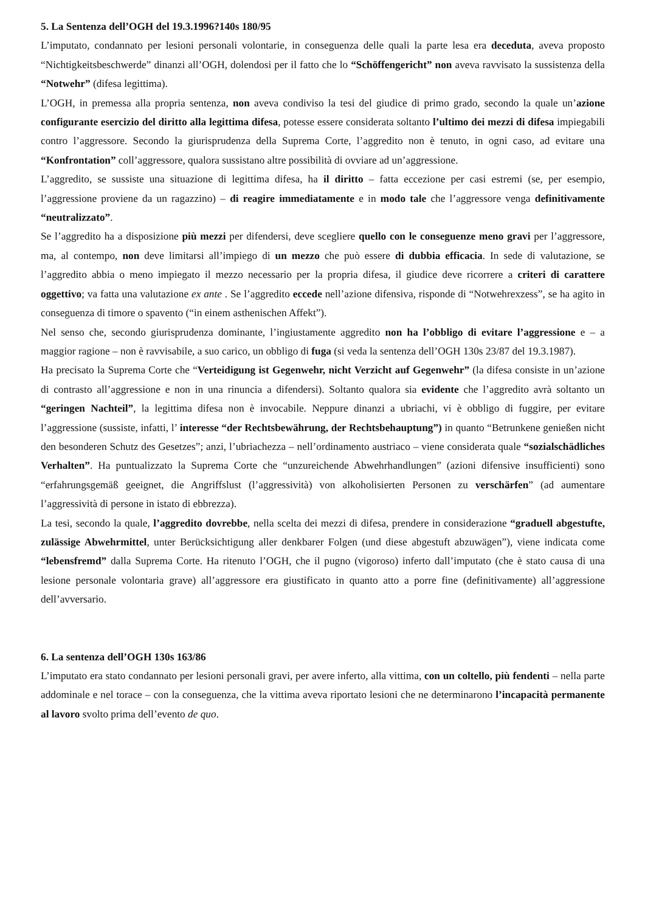5. La Sentenza dell’OGH del 19.3.1996?140s 180/95
L’imputato, condannato per lesioni personali volontarie, in conseguenza delle quali la parte lesa era deceduta, aveva proposto “Nichtigkeitsbeschwerde” dinanzi all’OGH, dolendosi per il fatto che lo “Schöffengericht” non aveva ravvisato la sussistenza della “Notwehr” (difesa legittima).
L’OGH, in premessa alla propria sentenza, non aveva condiviso la tesi del giudice di primo grado, secondo la quale un’azione configurante esercizio del diritto alla legittima difesa, potesse essere considerata soltanto l’ultimo dei mezzi di difesa impiegabili contro l’aggressore. Secondo la giurisprudenza della Suprema Corte, l’aggredito non è tenuto, in ogni caso, ad evitare una “Konfrontation” coll’aggressore, qualora sussistano altre possibilità di ovviare ad un’aggressione.
L’aggredito, se sussiste una situazione di legittima difesa, ha il diritto – fatta eccezione per casi estremi (se, per esempio, l’aggressione proviene da un ragazzino) – di reagire immediatamente e in modo tale che l’aggressore venga definitivamente “neutralizzato”.
Se l’aggredito ha a disposizione più mezzi per difendersi, deve scegliere quello con le conseguenze meno gravi per l’aggressore, ma, al contempo, non deve limitarsi all’impiego di un mezzo che può essere di dubbia efficacia. In sede di valutazione, se l’aggredito abbia o meno impiegato il mezzo necessario per la propria difesa, il giudice deve ricorrere a criteri di carattere oggettivo; va fatta una valutazione ex ante . Se l’aggredito eccede nell’azione difensiva, risponde di “Notwehrexzess”, se ha agito in conseguenza di timore o spavento (“in einem asthenischen Affekt”).
Nel senso che, secondo giurisprudenza dominante, l’ingiustamente aggredito non ha l’obbligo di evitare l’aggressione e – a maggior ragione – non è ravvisabile, a suo carico, un obbligo di fuga (si veda la sentenza dell’OGH 130s 23/87 del 19.3.1987).
Ha precisato la Suprema Corte che “Verteidigung ist Gegenwehr, nicht Verzicht auf Gegenwehr” (la difesa consiste in un’azione di contrasto all’aggressione e non in una rinuncia a difendersi). Soltanto qualora sia evidente che l’aggredito avrà soltanto un “geringen Nachteil”, la legittima difesa non è invocabile. Neppure dinanzi a ubriachi, vi è obbligo di fuggire, per evitare l’aggressione (sussiste, infatti, l’ interesse “der Rechtsbewährung, der Rechtsbehauptung”) in quanto “Betrunkene genießen nicht den besonderen Schutz des Gesetzes”; anzi, l’ubriachezza – nell’ordinamento austriaco – viene considerata quale “sozialschädliches Verhalten”. Ha puntualizzato la Suprema Corte che “unzureichende Abwehrhandlungen” (azioni difensive insufficienti) sono “erfahrungsgemäß geeignet, die Angriffslust (l’aggressività) von alkoholisierten Personen zu verschärfen” (ad aumentare l’aggressività di persone in istato di ebbrezza).
La tesi, secondo la quale, l’aggredito dovrebbe, nella scelta dei mezzi di difesa, prendere in considerazione “graduell abgestufte, zulässige Abwehrmittel, unter Berücksichtigung aller denkbarer Folgen (und diese abgestuft abzuwägen”), viene indicata come “lebensfremd” dalla Suprema Corte. Ha ritenuto l’OGH, che il pugno (vigoroso) inferto dall’imputato (che è stato causa di una lesione personale volontaria grave) all’aggressore era giustificato in quanto atto a porre fine (definitivamente) all’aggressione dell’avversario.
6. La sentenza dell’OGH 130s 163/86
L’imputato era stato condannato per lesioni personali gravi, per avere inferto, alla vittima, con un coltello, più fendenti – nella parte addominale e nel torace – con la conseguenza, che la vittima aveva riportato lesioni che ne determinarono l’incapacità permanente al lavoro svolto prima dell’evento de quo.